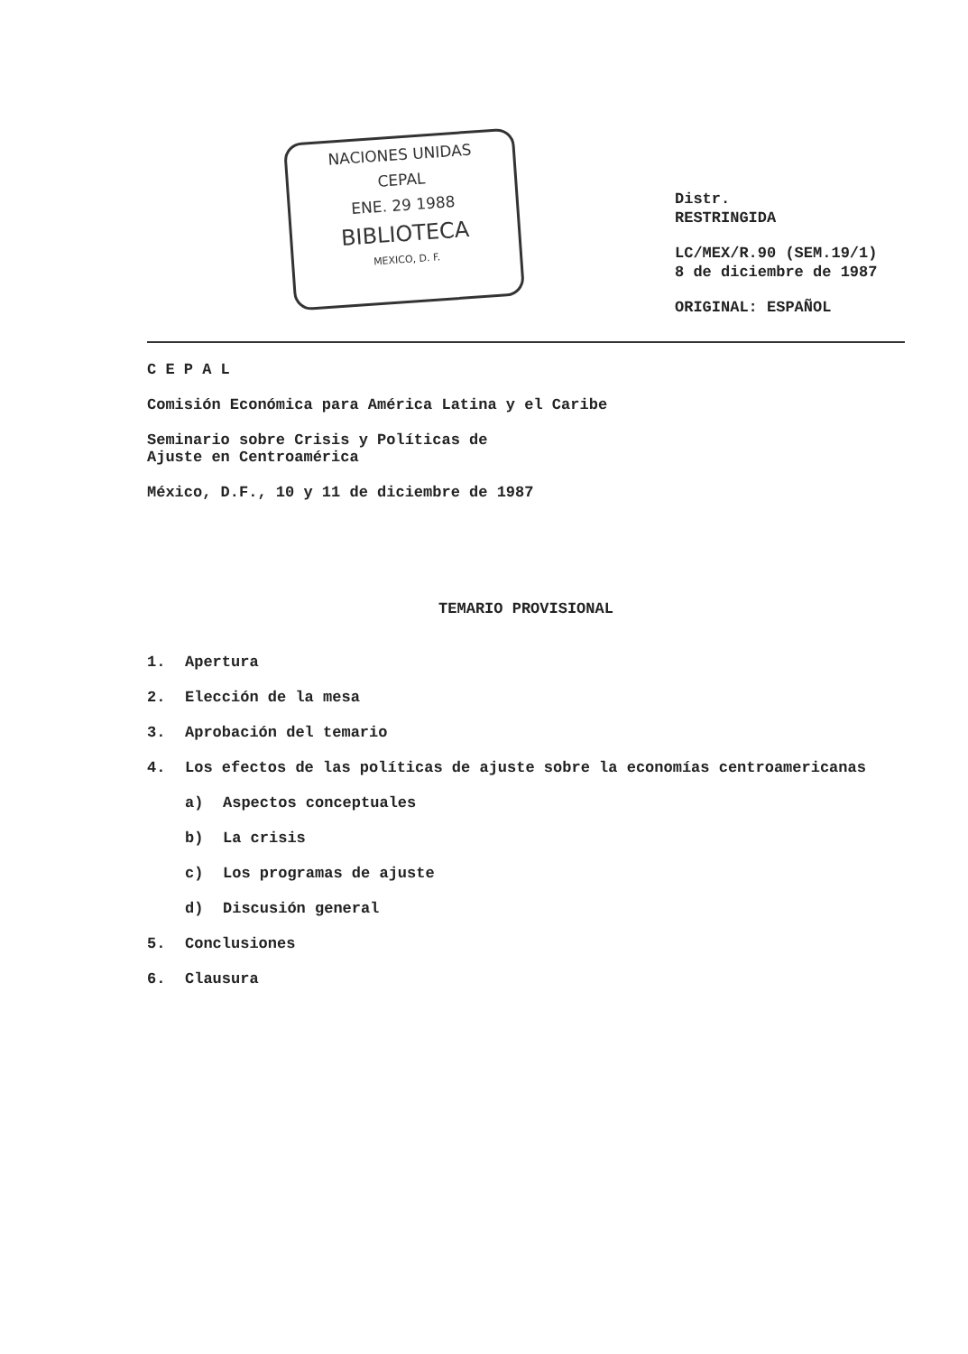NACIONES UNIDAS
CEPAL
ENE. 29 1988
BIBLIOTECA
MEXICO, D. F.
Distr.
RESTRINGIDA
LC/MEX/R.90 (SEM.19/1)
8 de diciembre de 1987
ORIGINAL: ESPAÑOL
C E P A L
Comisión Económica para América Latina y el Caribe
Seminario sobre Crisis y Políticas de
Ajuste en Centroamérica
México, D.F., 10 y 11 de diciembre de 1987
TEMARIO PROVISIONAL
1. Apertura
2. Elección de la mesa
3. Aprobación del temario
4. Los efectos de las políticas de ajuste sobre la economías centroamericanas
a) Aspectos conceptuales
b) La crisis
c) Los programas de ajuste
d) Discusión general
5. Conclusiones
6. Clausura